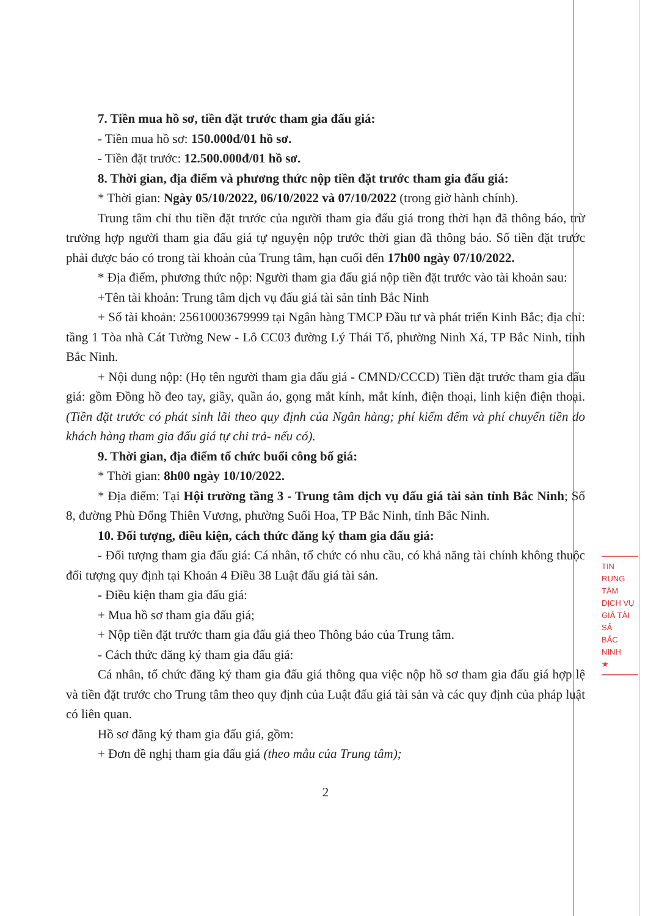7. Tiền mua hồ sơ, tiền đặt trước tham gia đấu giá:
- Tiền mua hồ sơ: 150.000đ/01 hồ sơ.
- Tiền đặt trước: 12.500.000đ/01 hồ sơ.
8. Thời gian, địa điểm và phương thức nộp tiền đặt trước tham gia đấu giá:
* Thời gian: Ngày 05/10/2022, 06/10/2022 và 07/10/2022 (trong giờ hành chính).
Trung tâm chỉ thu tiền đặt trước của người tham gia đấu giá trong thời hạn đã thông báo, trừ trường hợp người tham gia đấu giá tự nguyện nộp trước thời gian đã thông báo. Số tiền đặt trước phải được báo có trong tài khoản của Trung tâm, hạn cuối đến 17h00 ngày 07/10/2022.
* Địa điểm, phương thức nộp: Người tham gia đấu giá nộp tiền đặt trước vào tài khoản sau:
+Tên tài khoản: Trung tâm dịch vụ đấu giá tài sản tỉnh Bắc Ninh
+ Số tài khoản: 25610003679999 tại Ngân hàng TMCP Đầu tư và phát triển Kinh Bắc; địa chỉ: tầng 1 Tòa nhà Cát Tường New - Lô CC03 đường Lý Thái Tổ, phường Ninh Xá, TP Bắc Ninh, tỉnh Bắc Ninh.
+ Nội dung nộp: (Họ tên người tham gia đấu giá - CMND/CCCD) Tiền đặt trước tham gia đấu giá: gồm Đồng hồ đeo tay, giầy, quần áo, gọng mắt kính, mắt kính, điện thoại, linh kiện điện thoại. (Tiền đặt trước có phát sinh lãi theo quy định của Ngân hàng; phí kiểm đếm và phí chuyển tiền do khách hàng tham gia đấu giá tự chi trả- nếu có).
9. Thời gian, địa điểm tổ chức buổi công bố giá:
* Thời gian: 8h00 ngày 10/10/2022.
* Địa điểm: Tại Hội trường tầng 3 - Trung tâm dịch vụ đấu giá tài sản tỉnh Bắc Ninh; Số 8, đường Phù Đổng Thiên Vương, phường Suối Hoa, TP Bắc Ninh, tỉnh Bắc Ninh.
10. Đối tượng, điều kiện, cách thức đăng ký tham gia đấu giá:
- Đối tượng tham gia đấu giá: Cá nhân, tổ chức có nhu cầu, có khả năng tài chính không thuộc đối tượng quy định tại Khoản 4 Điều 38 Luật đấu giá tài sản.
- Điều kiện tham gia đấu giá:
+ Mua hồ sơ tham gia đấu giá;
+ Nộp tiền đặt trước tham gia đấu giá theo Thông báo của Trung tâm.
- Cách thức đăng ký tham gia đấu giá:
Cá nhân, tổ chức đăng ký tham gia đấu giá thông qua việc nộp hồ sơ tham gia đấu giá hợp lệ và tiền đặt trước cho Trung tâm theo quy định của Luật đấu giá tài sản và các quy định của pháp luật có liên quan.
Hồ sơ đăng ký tham gia đấu giá, gồm:
+ Đơn đề nghị tham gia đấu giá (theo mẫu của Trung tâm);
2
TIN
RUNG TÂM
DỊCH VỤ
GIÁ TÀI SẢ
BẮC NINH
★